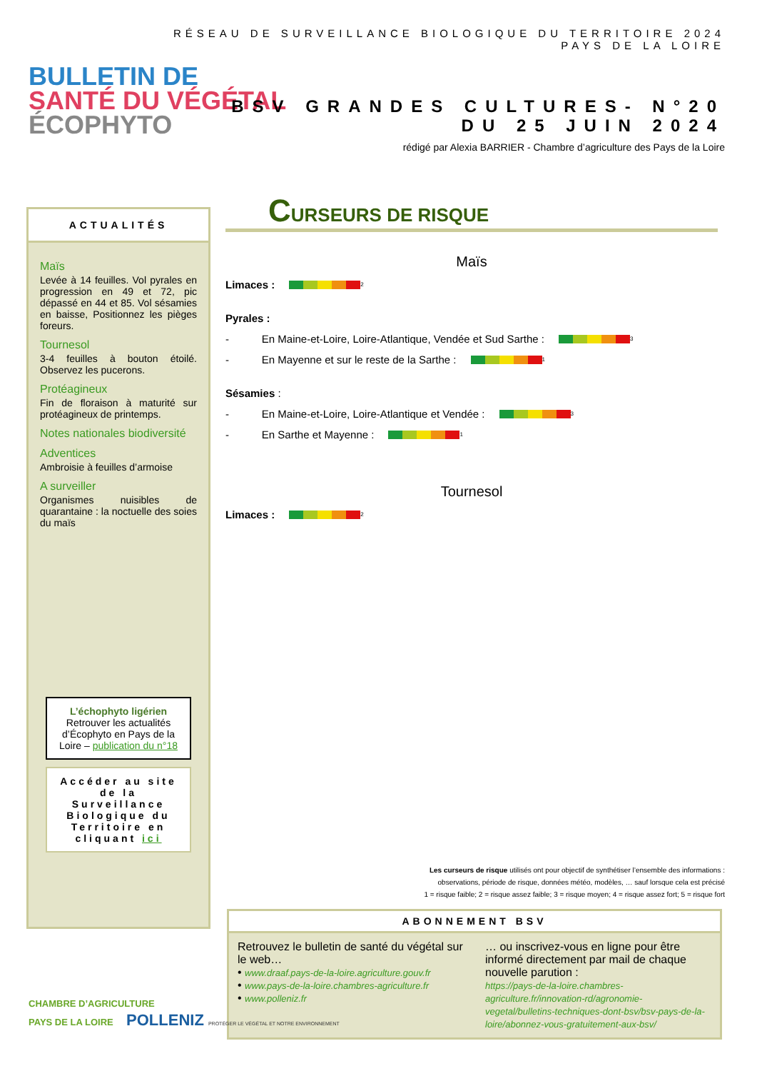RÉSEAU DE SURVEILLANCE BIOLOGIQUE DU TERRITOIRE 2024
PAYS DE LA LOIRE
BULLETIN DE
SANTÉ DU VÉGÉTAL
ÉCOPHYTO
BSV GRANDES CULTURES- N°20
DU 25 JUIN 2024
rédigé par Alexia BARRIER - Chambre d’agriculture des Pays de la Loire
ACTUALITÉS
Maïs
Levée à 14 feuilles. Vol pyrales en progression en 49 et 72, pic dépassé en 44 et 85. Vol sésamies en baisse, Positionnez les pièges foreurs.
Tournesol
3-4 feuilles à bouton étoilé. Observez les pucerons.
Protéagineux
Fin de floraison à maturité sur protéagineux de printemps.
Notes nationales biodiversité
Adventices
Ambroisie à feuilles d’armoise
A surveiller
Organismes nuisibles de quarantaine : la noctuelle des soies du maïs
L’échophyto ligérien
Retrouver les actualités d’Écophyto en Pays de la Loire – publication du n°18
Accéder au site de la Surveillance Biologique du Territoire en cliquant ici
CURSEURS DE RISQUE
Maïs
Limaces : 2
Pyrales :
- En Maine-et-Loire, Loire-Atlantique, Vendée et Sud Sarthe : 3
- En Mayenne et sur le reste de la Sarthe : 1
Sésamies :
- En Maine-et-Loire, Loire-Atlantique et Vendée : 3
- En Sarthe et Mayenne : 1
Tournesol
Limaces : 2
Les curseurs de risque utilisés ont pour objectif de synthétiser l’ensemble des informations :
observations, période de risque, données météo, modèles, … sauf lorsque cela est précisé
1 = risque faible; 2 = risque assez faible; 3 = risque moyen; 4 = risque assez fort; 5 = risque fort
ABONNEMENT BSV
Retrouvez le bulletin de santé du végétal sur le web…
• www.draaf.pays-de-la-loire.agriculture.gouv.fr
• www.pays-de-la-loire.chambres-agriculture.fr
• www.polleniz.fr
… ou inscrivez-vous en ligne pour être informé directement par mail de chaque nouvelle parution :
https://pays-de-la-loire.chambres-agriculture.fr/innovation-rd/agronomie-vegetal/bulletins-techniques-dont-bsv/bsv-pays-de-la-loire/abonnez-vous-gratuitement-aux-bsv/
CHAMBRE D’AGRICULTURE
PAYS DE LA LOIRE POLLENIZ PROTÉGER LE VÉGÉTAL ET NOTRE ENVIRONNEMENT